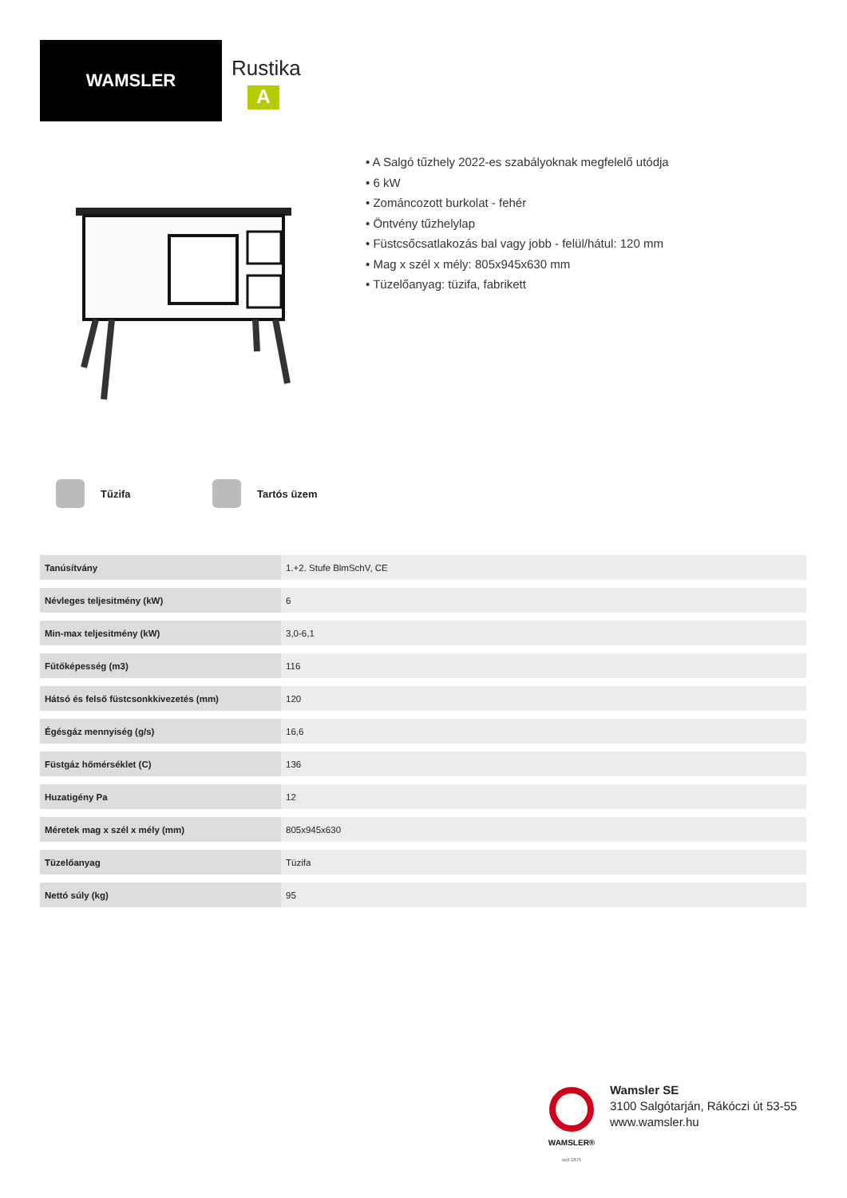WAMSLER
Rustika
A
• A Salgó tűzhely 2022-es szabályoknak megfelelő utódja
• 6 kW
• Zománcozott burkolat - fehér
• Öntvény tűzhelylap
• Füstcsőcsatlakozás bal vagy jobb - felül/hátul: 120 mm
• Mag x szél x mély: 805x945x630 mm
• Tüzelőanyag: tüzifa, fabrikett
Tűzifa Tartós üzem
| Tanúsítvány | 1.+2. Stufe BlmSchV, CE |
| Névleges teljesitmény (kW) | 6 |
| Min-max teljesitmény (kW) | 3,0-6,1 |
| Fűtőképesség (m3) | 116 |
| Hátsó és felső füstcsonkkivezetés (mm) | 120 |
| Égésgáz mennyiség (g/s) | 16,6 |
| Füstgáz hőmérséklet (C) | 136 |
| Huzatigény Pa | 12 |
| Méretek mag x szél x mély (mm) | 805x945x630 |
| Tüzelőanyag | Tüzifa |
| Nettó súly (kg) | 95 |
WAMSLER®
seit 1875
Wamsler SE
3100 Salgótarján, Rákóczi út 53-55
www.wamsler.hu